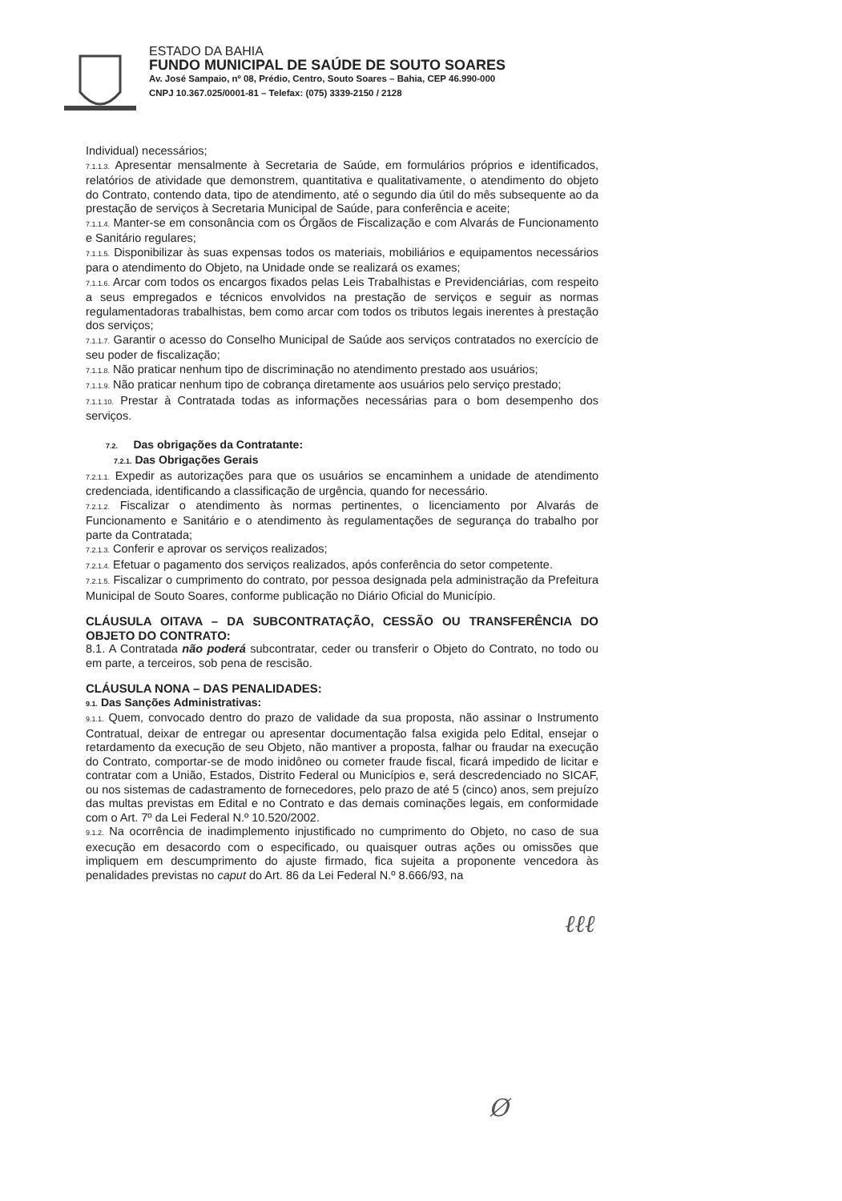ESTADO DA BAHIA
FUNDO MUNICIPAL DE SAÚDE DE SOUTO SOARES
Av. José Sampaio, nº 08, Prédio, Centro, Souto Soares – Bahia, CEP 46.990-000
CNPJ 10.367.025/0001-81 – Telefax: (075) 3339-2150 / 2128
Individual) necessários;
7.1.1.3. Apresentar mensalmente à Secretaria de Saúde, em formulários próprios e identificados, relatórios de atividade que demonstrem, quantitativa e qualitativamente, o atendimento do objeto do Contrato, contendo data, tipo de atendimento, até o segundo dia útil do mês subsequente ao da prestação de serviços à Secretaria Municipal de Saúde, para conferência e aceite;
7.1.1.4. Manter-se em consonância com os Órgãos de Fiscalização e com Alvarás de Funcionamento e Sanitário regulares;
7.1.1.5. Disponibilizar às suas expensas todos os materiais, mobiliários e equipamentos necessários para o atendimento do Objeto, na Unidade onde se realizará os exames;
7.1.1.6. Arcar com todos os encargos fixados pelas Leis Trabalhistas e Previdenciárias, com respeito a seus empregados e técnicos envolvidos na prestação de serviços e seguir as normas regulamentadoras trabalhistas, bem como arcar com todos os tributos legais inerentes à prestação dos serviços;
7.1.1.7. Garantir o acesso do Conselho Municipal de Saúde aos serviços contratados no exercício de seu poder de fiscalização;
7.1.1.8. Não praticar nenhum tipo de discriminação no atendimento prestado aos usuários;
7.1.1.9. Não praticar nenhum tipo de cobrança diretamente aos usuários pelo serviço prestado;
7.1.1.10. Prestar à Contratada todas as informações necessárias para o bom desempenho dos serviços.
7.2. Das obrigações da Contratante:
7.2.1. Das Obrigações Gerais
7.2.1.1. Expedir as autorizações para que os usuários se encaminhem a unidade de atendimento credenciada, identificando a classificação de urgência, quando for necessário.
7.2.1.2. Fiscalizar o atendimento às normas pertinentes, o licenciamento por Alvarás de Funcionamento e Sanitário e o atendimento às regulamentações de segurança do trabalho por parte da Contratada;
7.2.1.3. Conferir e aprovar os serviços realizados;
7.2.1.4. Efetuar o pagamento dos serviços realizados, após conferência do setor competente.
7.2.1.5. Fiscalizar o cumprimento do contrato, por pessoa designada pela administração da Prefeitura Municipal de Souto Soares, conforme publicação no Diário Oficial do Município.
CLÁUSULA OITAVA – DA SUBCONTRATAÇÃO, CESSÃO OU TRANSFERÊNCIA DO OBJETO DO CONTRATO:
8.1. A Contratada não poderá subcontratar, ceder ou transferir o Objeto do Contrato, no todo ou em parte, a terceiros, sob pena de rescisão.
CLÁUSULA NONA – DAS PENALIDADES:
9.1. Das Sanções Administrativas:
9.1.1. Quem, convocado dentro do prazo de validade da sua proposta, não assinar o Instrumento Contratual, deixar de entregar ou apresentar documentação falsa exigida pelo Edital, ensejar o retardamento da execução de seu Objeto, não mantiver a proposta, falhar ou fraudar na execução do Contrato, comportar-se de modo inidôneo ou cometer fraude fiscal, ficará impedido de licitar e contratar com a União, Estados, Distrito Federal ou Municípios e, será descredenciado no SICAF, ou nos sistemas de cadastramento de fornecedores, pelo prazo de até 5 (cinco) anos, sem prejuízo das multas previstas em Edital e no Contrato e das demais cominações legais, em conformidade com o Art. 7º da Lei Federal N.º 10.520/2002.
9.1.2. Na ocorrência de inadimplemento injustificado no cumprimento do Objeto, no caso de sua execução em desacordo com o especificado, ou quaisquer outras ações ou omissões que impliquem em descumprimento do ajuste firmado, fica sujeita a proponente vencedora às penalidades previstas no caput do Art. 86 da Lei Federal N.º 8.666/93, na
ℓℓℓ
Ø